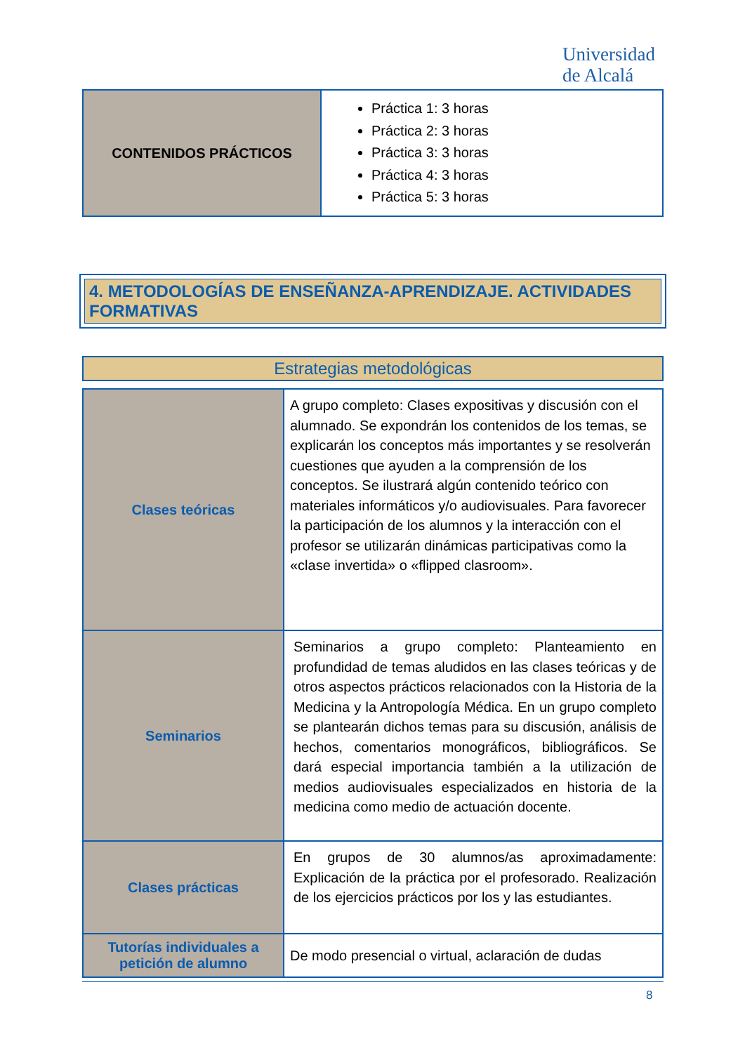Universidad
de Alcalá
| CONTENIDOS PRÁCTICOS | Práctica 1: 3 horas Práctica 2: 3 horas Práctica 3: 3 horas Práctica 4: 3 horas Práctica 5: 3 horas |
4. METODOLOGÍAS DE ENSEÑANZA-APRENDIZAJE. ACTIVIDADES FORMATIVAS
Estrategias metodológicas
| Clases teóricas | A grupo completo: Clases expositivas y discusión con el alumnado. Se expondrán los contenidos de los temas, se explicarán los conceptos más importantes y se resolverán cuestiones que ayuden a la comprensión de los conceptos. Se ilustrará algún contenido teórico con materiales informáticos y/o audiovisuales. Para favorecer la participación de los alumnos y la interacción con el profesor se utilizarán dinámicas participativas como la «clase invertida» o «flipped clasroom». |
| Seminarios | Seminarios a grupo completo: Planteamiento en profundidad de temas aludidos en las clases teóricas y de otros aspectos prácticos relacionados con la Historia de la Medicina y la Antropología Médica. En un grupo completo se plantearán dichos temas para su discusión, análisis de hechos, comentarios monográficos, bibliográficos. Se dará especial importancia también a la utilización de medios audiovisuales especializados en historia de la medicina como medio de actuación docente. |
| Clases prácticas | En grupos de 30 alumnos/as aproximadamente: Explicación de la práctica por el profesorado. Realización de los ejercicios prácticos por los y las estudiantes. |
| Tutorías individuales a petición de alumno | De modo presencial o virtual, aclaración de dudas |
8